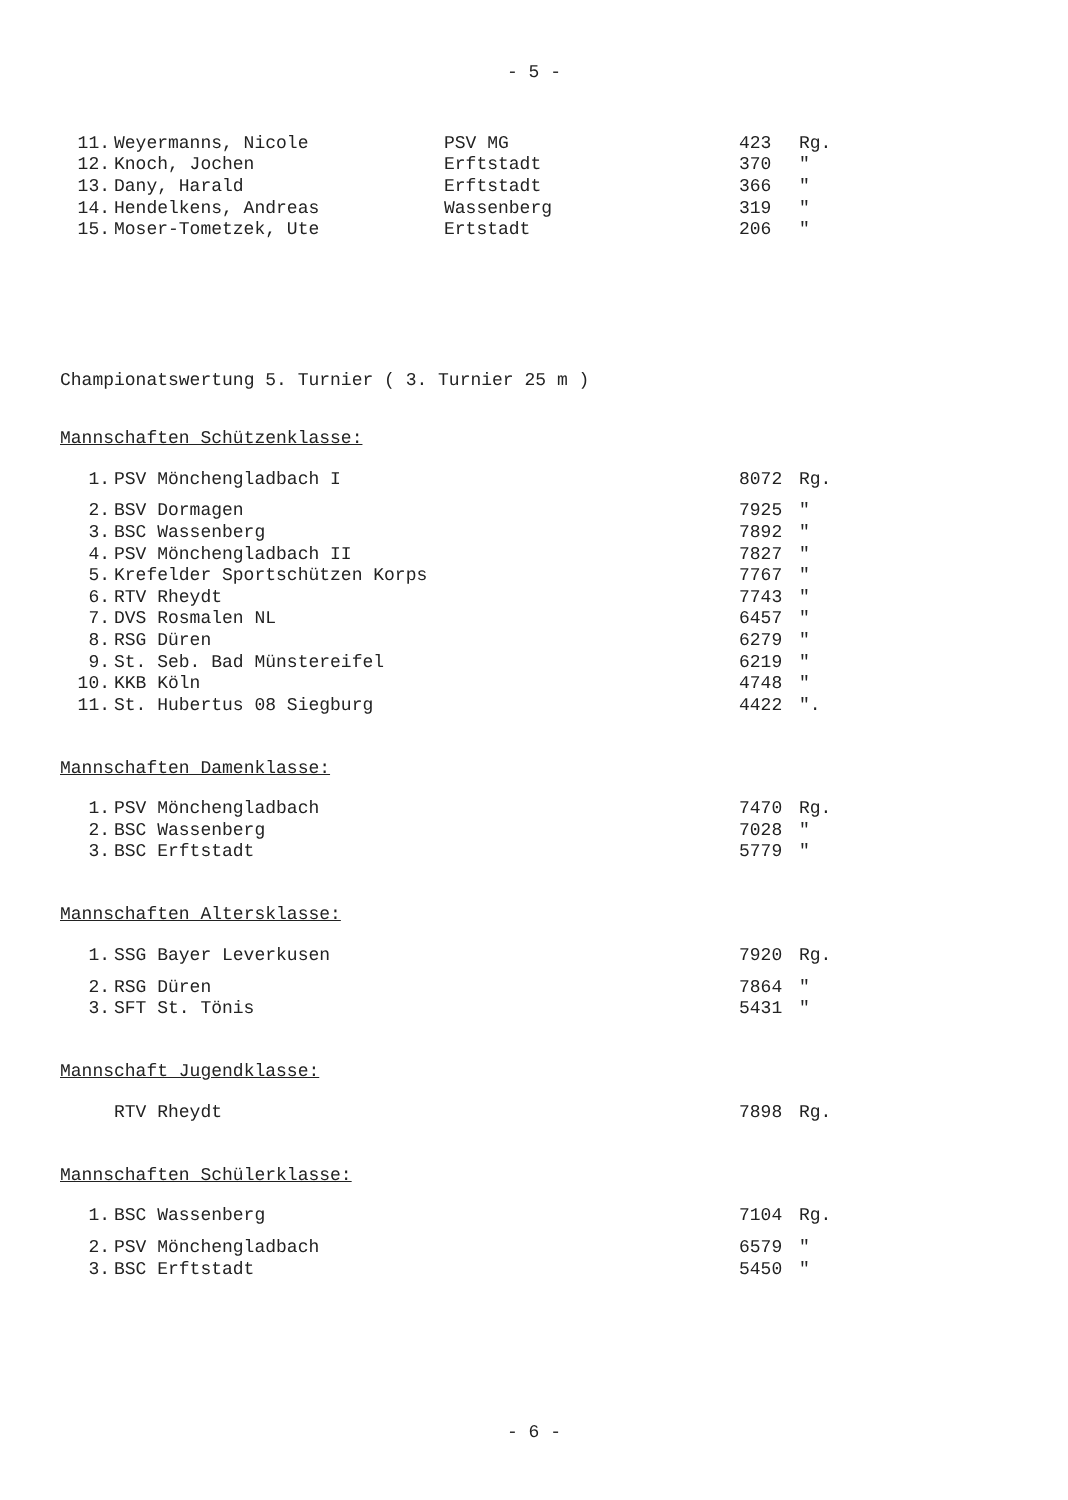- 5 -
| 11. | Weyermanns, Nicole | PSV MG | 423 | Rg. |
| 12. | Knoch, Jochen | Erftstadt | 370 | " |
| 13. | Dany, Harald | Erftstadt | 366 | " |
| 14. | Hendelkens, Andreas | Wassenberg | 319 | " |
| 15. | Moser-Tometzek, Ute | Ertstadt | 206 | " |
Championatswertung 5. Turnier ( 3. Turnier 25 m )
Mannschaften Schützenklasse:
| 1. | PSV Mönchengladbach I | 8072 | Rg. |
| 2. | BSV Dormagen | 7925 | " |
| 3. | BSC Wassenberg | 7892 | " |
| 4. | PSV Mönchengladbach II | 7827 | " |
| 5. | Krefelder Sportschützen Korps | 7767 | " |
| 6. | RTV Rheydt | 7743 | " |
| 7. | DVS Rosmalen NL | 6457 | " |
| 8. | RSG Düren | 6279 | " |
| 9. | St. Seb. Bad Münstereifel | 6219 | " |
| 10. | KKB Köln | 4748 | " |
| 11. | St. Hubertus 08 Siegburg | 4422 | ". |
Mannschaften Damenklasse:
| 1. | PSV Mönchengladbach | 7470 | Rg. |
| 2. | BSC Wassenberg | 7028 | " |
| 3. | BSC Erftstadt | 5779 | " |
Mannschaften Altersklasse:
| 1. | SSG Bayer Leverkusen | 7920 | Rg. |
| 2. | RSG Düren | 7864 | " |
| 3. | SFT St. Tönis | 5431 | " |
Mannschaft Jugendklasse:
| | RTV Rheydt | 7898 | Rg. |
Mannschaften Schülerklasse:
| 1. | BSC Wassenberg | 7104 | Rg. |
| 2. | PSV Mönchengladbach | 6579 | " |
| 3. | BSC Erftstadt | 5450 | " |
- 6 -